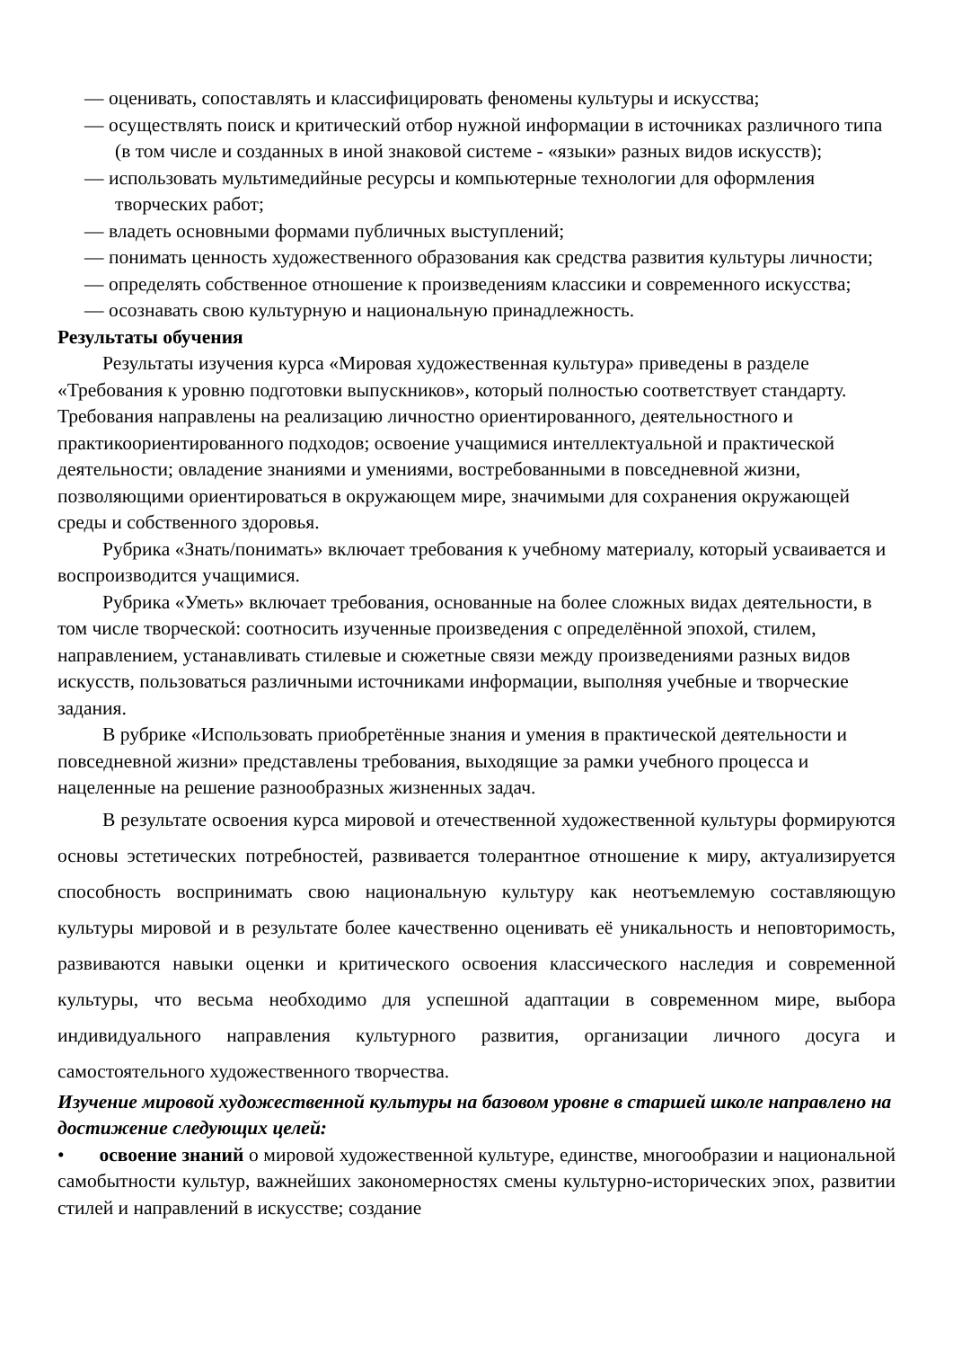— оценивать, сопоставлять и классифицировать феномены культуры и искусства;
— осуществлять поиск и критический отбор нужной информации в источниках различного типа (в том числе и созданных в иной знаковой системе - «языки» разных видов искусств);
— использовать мультимедийные ресурсы и компьютерные технологии для оформления творческих работ;
— владеть основными формами публичных выступлений;
— понимать ценность художественного образования как средства развития культуры личности;
— определять собственное отношение к произведениям классики и современного искусства;
— осознавать свою культурную и национальную принадлежность.
Результаты обучения
Результаты изучения курса «Мировая художественная культура» приведены в разделе «Требования к уровню подготовки выпускников», который полностью соответствует стандарту. Требования направлены на реализацию личностно ориентированного, деятельностного и практикоориентированного подходов; освоение учащимися интеллектуальной и практической деятельности; овладение знаниями и умениями, востребованными в повседневной жизни, позволяющими ориентироваться в окружающем мире, значимыми для сохранения окружающей среды и собственного здоровья.
Рубрика «Знать/понимать» включает требования к учебному материалу, который усваивается и воспроизводится учащимися.
Рубрика «Уметь» включает требования, основанные на более сложных видах деятельности, в том числе творческой: соотносить изученные произведения с определённой эпохой, стилем, направлением, устанавливать стилевые и сюжетные связи между произведениями разных видов искусств, пользоваться различными источниками информации, выполняя учебные и творческие задания.
В рубрике «Использовать приобретённые знания и умения в практической деятельности и повседневной жизни» представлены требования, выходящие за рамки учебного процесса и нацеленные на решение разнообразных жизненных задач.
В результате освоения курса мировой и отечественной художественной культуры формируются основы эстетических потребностей, развивается толерантное отношение к миру, актуализируется способность воспринимать свою национальную культуру как неотъемлемую составляющую культуры мировой и в результате более качественно оценивать её уникальность и неповторимость, развиваются навыки оценки и критического освоения классического наследия и современной культуры, что весьма необходимо для успешной адаптации в современном мире, выбора индивидуального направления культурного развития, организации личного досуга и самостоятельного художественного творчества.
Изучение мировой художественной культуры на базовом уровне в старшей школе направлено на достижение следующих целей:
• освоение знаний о мировой художественной культуре, единстве, многообразии и национальной самобытности культур, важнейших закономерностях смены культурно-исторических эпох, развитии стилей и направлений в искусстве; создание